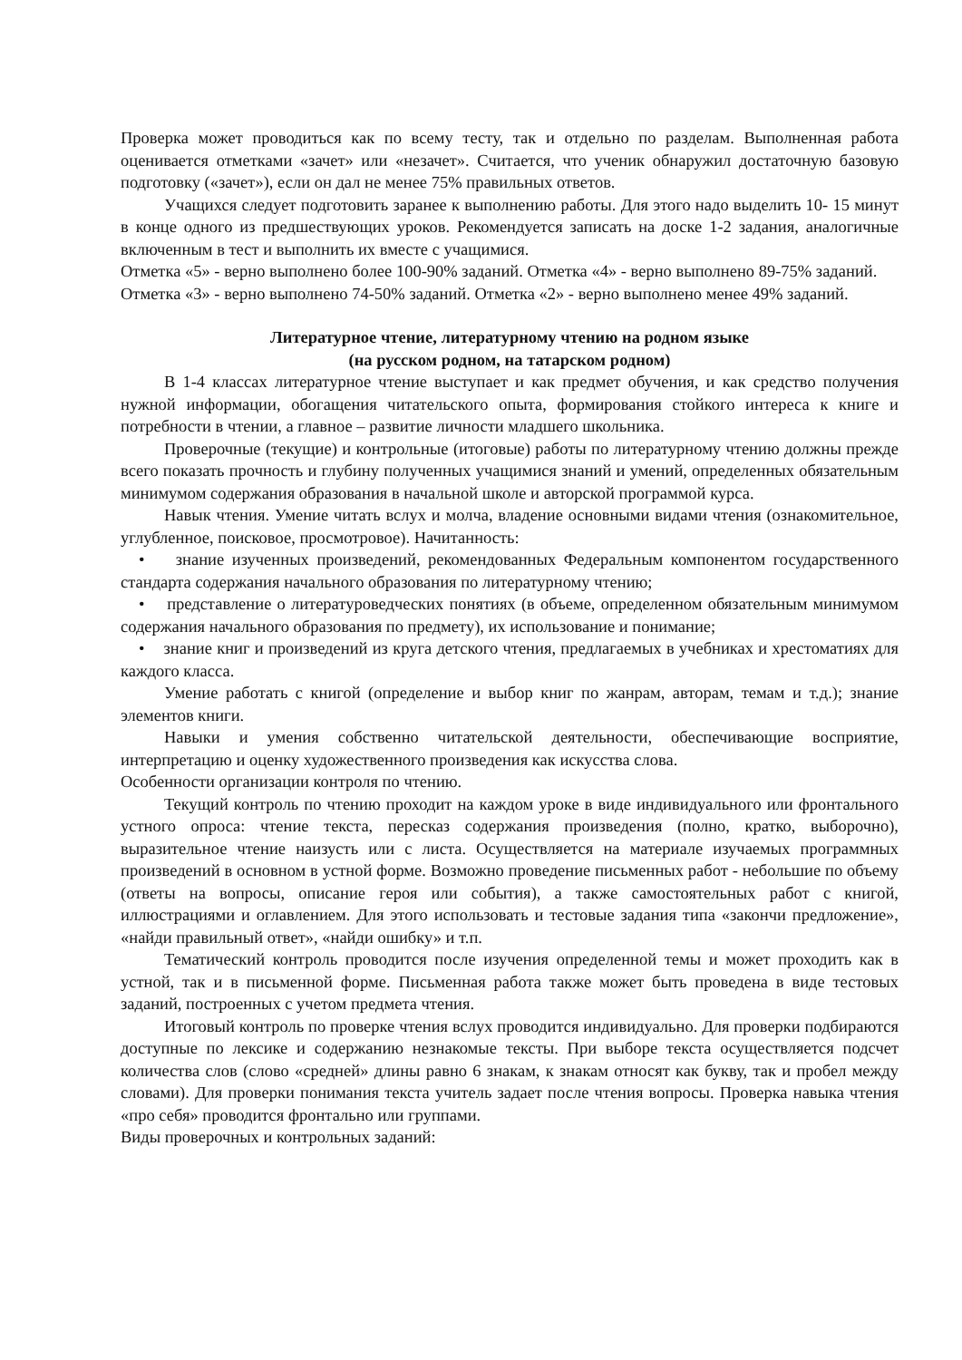Проверка может проводиться как по всему тесту, так и отдельно по разделам. Выполненная работа оценивается отметками «зачет» или «незачет». Считается, что ученик обнаружил достаточную базовую подготовку («зачет»), если он дал не менее 75% правильных ответов.
Учащихся следует подготовить заранее к выполнению работы. Для этого надо выделить 10- 15 минут в конце одного из предшествующих уроков. Рекомендуется записать на доске 1-2 задания, аналогичные включенным в тест и выполнить их вместе с учащимися.
Отметка «5» - верно выполнено более 100-90% заданий. Отметка «4» - верно выполнено 89-75% заданий.
Отметка «3» - верно выполнено 74-50% заданий. Отметка «2» - верно выполнено менее 49% заданий.
Литературное чтение, литературному чтению на родном языке
(на русском родном, на татарском родном)
В 1-4 классах литературное чтение выступает и как предмет обучения, и как средство получения нужной информации, обогащения читательского опыта, формирования стойкого интереса к книге и потребности в чтении, а главное – развитие личности младшего школьника.
Проверочные (текущие) и контрольные (итоговые) работы по литературному чтению должны прежде всего показать прочность и глубину полученных учащимися знаний и умений, определенных обязательным минимумом содержания образования в начальной школе и авторской программой курса.
Навык чтения. Умение читать вслух и молча, владение основными видами чтения (ознакомительное, углубленное, поисковое, просмотровое). Начитанность:
• знание изученных произведений, рекомендованных Федеральным компонентом государственного стандарта содержания начального образования по литературному чтению;
• представление о литературоведческих понятиях (в объеме, определенном обязательным минимумом содержания начального образования по предмету), их использование и понимание;
• знание книг и произведений из круга детского чтения, предлагаемых в учебниках и хрестоматиях для каждого класса.
Умение работать с книгой (определение и выбор книг по жанрам, авторам, темам и т.д.); знание элементов книги.
Навыки и умения собственно читательской деятельности, обеспечивающие восприятие, интерпретацию и оценку художественного произведения как искусства слова.
Особенности организации контроля по чтению.
Текущий контроль по чтению проходит на каждом уроке в виде индивидуального или фронтального устного опроса: чтение текста, пересказ содержания произведения (полно, кратко, выборочно), выразительное чтение наизусть или с листа. Осуществляется на материале изучаемых программных произведений в основном в устной форме. Возможно проведение письменных работ - небольшие по объему (ответы на вопросы, описание героя или события), а также самостоятельных работ с книгой, иллюстрациями и оглавлением. Для этого использовать и тестовые задания типа «закончи предложение», «найди правильный ответ», «найди ошибку» и т.п.
Тематический контроль проводится после изучения определенной темы и может проходить как в устной, так и в письменной форме. Письменная работа также может быть проведена в виде тестовых заданий, построенных с учетом предмета чтения.
Итоговый контроль по проверке чтения вслух проводится индивидуально. Для проверки подбираются доступные по лексике и содержанию незнакомые тексты. При выборе текста осуществляется подсчет количества слов (слово «средней» длины равно 6 знакам, к знакам относят как букву, так и пробел между словами). Для проверки понимания текста учитель задает после чтения вопросы. Проверка навыка чтения «про себя» проводится фронтально или группами.
Виды проверочных и контрольных заданий: